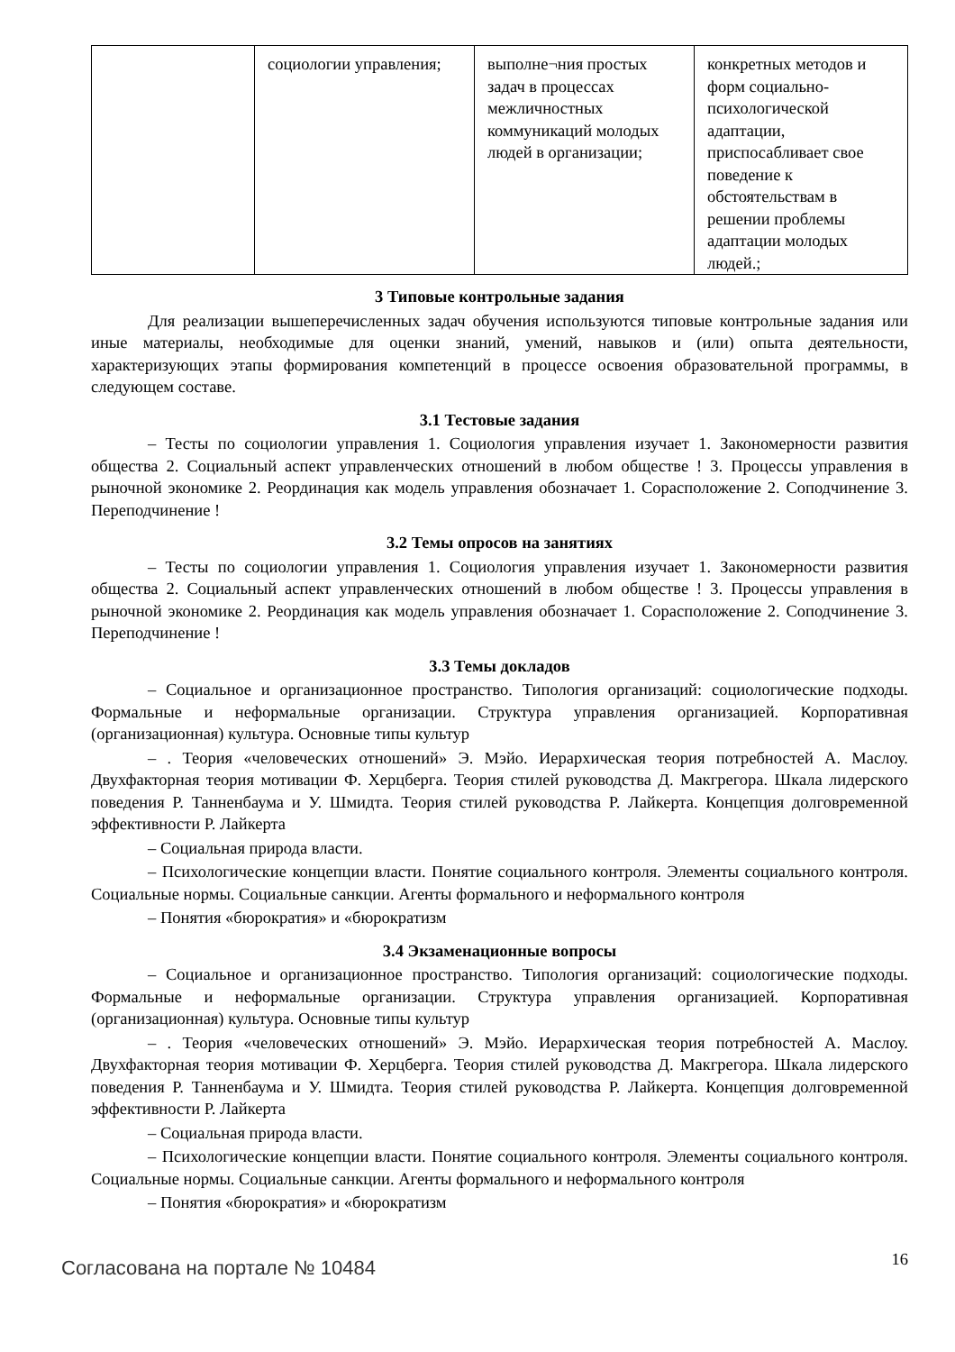| | социологии управления; | выполне¬ния простых задач в процессах межличностных коммуникаций молодых людей в организации; | конкретных методов и форм социально-психологической адаптации, приспосабливает свое поведение к обстоятельствам в решении проблемы адаптации молодых людей.; |
3 Типовые контрольные задания
Для реализации вышеперечисленных задач обучения используются типовые контрольные задания или иные материалы, необходимые для оценки знаний, умений, навыков и (или) опыта деятельности, характеризующих этапы формирования компетенций в процессе освоения образовательной программы, в следующем составе.
3.1 Тестовые задания
– Тесты по социологии управления 1. Социология управления изучает 1. Закономерности развития общества 2. Социальный аспект управленческих отношений в любом обществе ! 3. Процессы управления в рыночной экономике 2. Реординация как модель управления обозначает 1. Сорасположение 2. Соподчинение 3. Переподчинение !
3.2 Темы опросов на занятиях
– Тесты по социологии управления 1. Социология управления изучает 1. Закономерности развития общества 2. Социальный аспект управленческих отношений в любом обществе ! 3. Процессы управления в рыночной экономике 2. Реординация как модель управления обозначает 1. Сорасположение 2. Соподчинение 3. Переподчинение !
3.3 Темы докладов
– Социальное и организационное пространство. Типология организаций: социологические подходы. Формальные и неформальные организации. Структура управления организацией. Корпоративная (организационная) культура. Основные типы культур
– . Теория «человеческих отношений» Э. Мэйо. Иерархическая теория потребностей А. Маслоу. Двухфакторная теория мотивации Ф. Херцберга. Теория стилей руководства Д. Макгрегора. Шкала лидерского поведения Р. Танненбаума и У. Шмидта. Теория стилей руководства Р. Лайкерта. Концепция долговременной эффективности Р. Лайкерта
– Социальная природа власти.
– Психологические концепции власти. Понятие социального контроля. Элементы социального контроля. Социальные нормы. Социальные санкции. Агенты формального и неформального контроля
– Понятия «бюрократия» и «бюрократизм
3.4 Экзаменационные вопросы
– Социальное и организационное пространство. Типология организаций: социологические подходы. Формальные и неформальные организации. Структура управления организацией. Корпоративная (организационная) культура. Основные типы культур
– . Теория «человеческих отношений» Э. Мэйо. Иерархическая теория потребностей А. Маслоу. Двухфакторная теория мотивации Ф. Херцберга. Теория стилей руководства Д. Макгрегора. Шкала лидерского поведения Р. Танненбаума и У. Шмидта. Теория стилей руководства Р. Лайкерта. Концепция долговременной эффективности Р. Лайкерта
– Социальная природа власти.
– Психологические концепции власти. Понятие социального контроля. Элементы социального контроля. Социальные нормы. Социальные санкции. Агенты формального и неформального контроля
– Понятия «бюрократия» и «бюрократизм
Согласована на портале № 10484
16